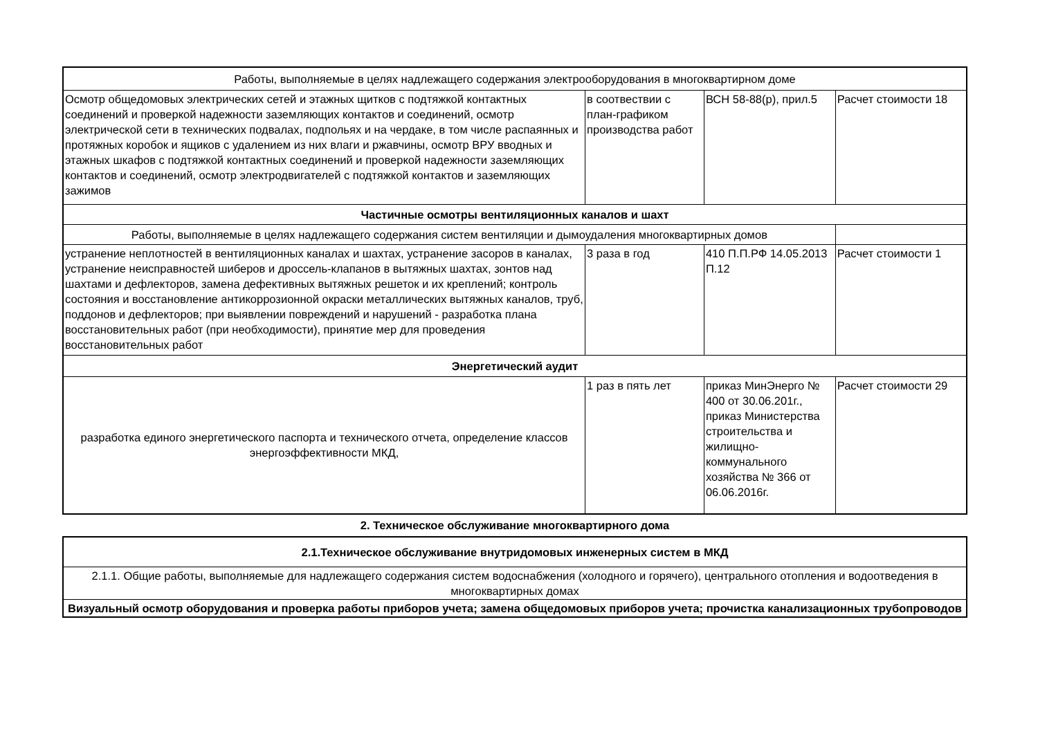| Работы, выполняемые в целях надлежащего содержания электрооборудования в многоквартирном доме | | | |
| Осмотр общедомовых электрических сетей и этажных щитков с подтяжкой контактных соединений и проверкой надежности заземляющих контактов и соединений, осмотр электрической сети в технических подвалах, подпольях и на чердаке, в том числе распаянных и протяжных коробок и ящиков с удалением из них влаги и ржавчины, осмотр ВРУ вводных и этажных шкафов с подтяжкой контактных соединений и проверкой надежности заземляющих контактов и соединений, осмотр электродвигателей с подтяжкой контактов и заземляющих зажимов | в соотвествии с план-графиком производства работ | ВСН 58-88(р), прил.5 | Расчет стоимости 18 |
| Частичные осмотры вентиляционных каналов и шахт | | | |
| Работы, выполняемые в целях надлежащего содержания систем вентиляции и дымоудаления многоквартирных домов | | | |
| устранение неплотностей в вентиляционных каналах и шахтах, устранение засоров в каналах, устранение неисправностей шиберов и дроссель-клапанов в вытяжных шахтах, зонтов над шахтами и дефлекторов, замена дефективных вытяжных решеток и их креплений; контроль состояния и восстановление антикоррозионной окраски металлических вытяжных каналов, труб, поддонов и дефлекторов; при выявлении повреждений и нарушений - разработка плана восстановительных работ (при необходимости), принятие мер для проведения восстановительных работ | 3 раза в год | 410 П.П.РФ 14.05.2013 П.12 | Расчет стоимости 1 |
| Энергетический аудит | | | |
| разработка единого энергетического паспорта и технического отчета, определение классов энергоэффективности МКД, | 1 раз в пять лет | приказ МинЭнерго № 400 от 30.06.201г., приказ Министерства строительства и жилищно-коммунального хозяйства № 366 от 06.06.2016г. | Расчет стоимости 29 |
2. Техническое обслуживание многоквартирного дома
| 2.1.Техническое обслуживание внутридомовых инженерных систем в МКД |
| 2.1.1. Общие работы, выполняемые для надлежащего содержания систем водоснабжения (холодного и горячего), центрального отопления и водоотведения в многоквартирных домах |
| Визуальный осмотр оборудования и проверка работы приборов учета; замена общедомовых приборов учета; прочистка канализационных трубопроводов |